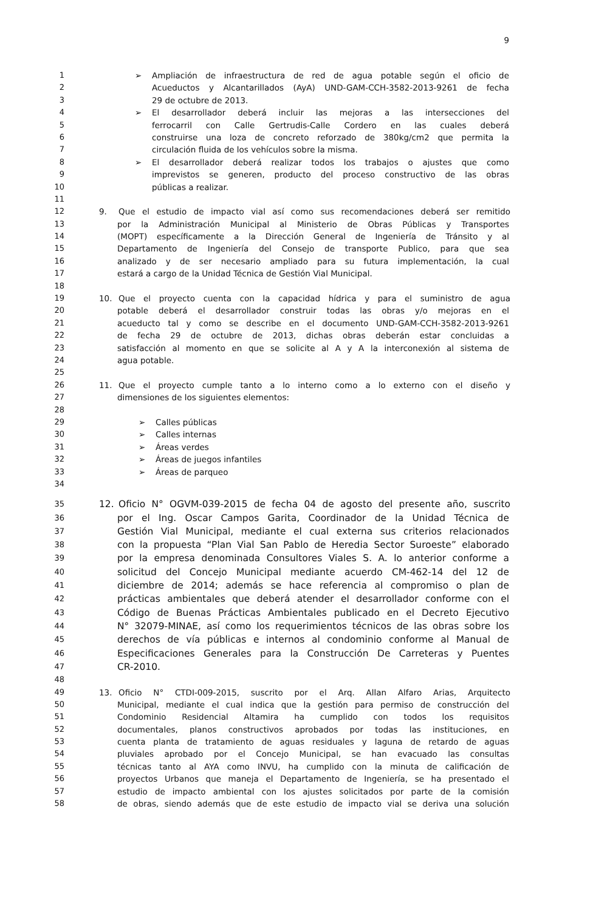9
1 ➢ Ampliación de infraestructura de red de agua potable según el oficio de
2 Acueductos y Alcantarillados (AyA) UND-GAM-CCH-3582-2013-9261 de fecha
3 29 de octubre de 2013.
4 ➢ El desarrollador deberá incluir las mejoras a las intersecciones del
5 ferrocarril con Calle Gertrudis-Calle Cordero en las cuales deberá
6 construirse una loza de concreto reforzado de 380kg/cm2 que permita la
7 circulación fluida de los vehículos sobre la misma.
8 ➢ El desarrollador deberá realizar todos los trabajos o ajustes que como
9 imprevistos se generen, producto del proceso constructivo de las obras
10 públicas a realizar.
11
12 9. Que el estudio de impacto vial así como sus recomendaciones deberá ser remitido
13 por la Administración Municipal al Ministerio de Obras Públicas y Transportes
14 (MOPT) específicamente a la Dirección General de Ingeniería de Tránsito y al
15 Departamento de Ingeniería del Consejo de transporte Publico, para que sea
16 analizado y de ser necesario ampliado para su futura implementación, la cual
17 estará a cargo de la Unidad Técnica de Gestión Vial Municipal.
18
19 10. Que el proyecto cuenta con la capacidad hídrica y para el suministro de agua
20 potable deberá el desarrollador construir todas las obras y/o mejoras en el
21 acueducto tal y como se describe en el documento UND-GAM-CCH-3582-2013-9261
22 de fecha 29 de octubre de 2013, dichas obras deberán estar concluidas a
23 satisfacción al momento en que se solicite al A y A la interconexión al sistema de
24 agua potable.
25
26 11. Que el proyecto cumple tanto a lo interno como a lo externo con el diseño y
27 dimensiones de los siguientes elementos:
28
29 ➢ Calles públicas
30 ➢ Calles internas
31 ➢ Áreas verdes
32 ➢ Áreas de juegos infantiles
33 ➢ Áreas de parqueo
34
35 12. Oficio N° OGVM-039-2015 de fecha 04 de agosto del presente año, suscrito
36 por el Ing. Oscar Campos Garita, Coordinador de la Unidad Técnica de
37 Gestión Vial Municipal, mediante el cual externa sus criterios relacionados
38 con la propuesta “Plan Vial San Pablo de Heredia Sector Suroeste” elaborado
39 por la empresa denominada Consultores Viales S. A. lo anterior conforme a
40 solicitud del Concejo Municipal mediante acuerdo CM-462-14 del 12 de
41 diciembre de 2014; además se hace referencia al compromiso o plan de
42 prácticas ambientales que deberá atender el desarrollador conforme con el
43 Código de Buenas Prácticas Ambientales publicado en el Decreto Ejecutivo
44 N° 32079-MINAE, así como los requerimientos técnicos de las obras sobre los
45 derechos de vía públicas e internos al condominio conforme al Manual de
46 Especificaciones Generales para la Construcción De Carreteras y Puentes
47 CR-2010.
48
49 13. Oficio N° CTDI-009-2015, suscrito por el Arq. Allan Alfaro Arias, Arquitecto
50 Municipal, mediante el cual indica que la gestión para permiso de construcción del
51 Condominio Residencial Altamira ha cumplido con todos los requisitos
52 documentales, planos constructivos aprobados por todas las instituciones, en
53 cuenta planta de tratamiento de aguas residuales y laguna de retardo de aguas
54 pluviales aprobado por el Concejo Municipal, se han evacuado las consultas
55 técnicas tanto al AYA como INVU, ha cumplido con la minuta de calificación de
56 proyectos Urbanos que maneja el Departamento de Ingeniería, se ha presentado el
57 estudio de impacto ambiental con los ajustes solicitados por parte de la comisión
58 de obras, siendo además que de este estudio de impacto vial se deriva una solución